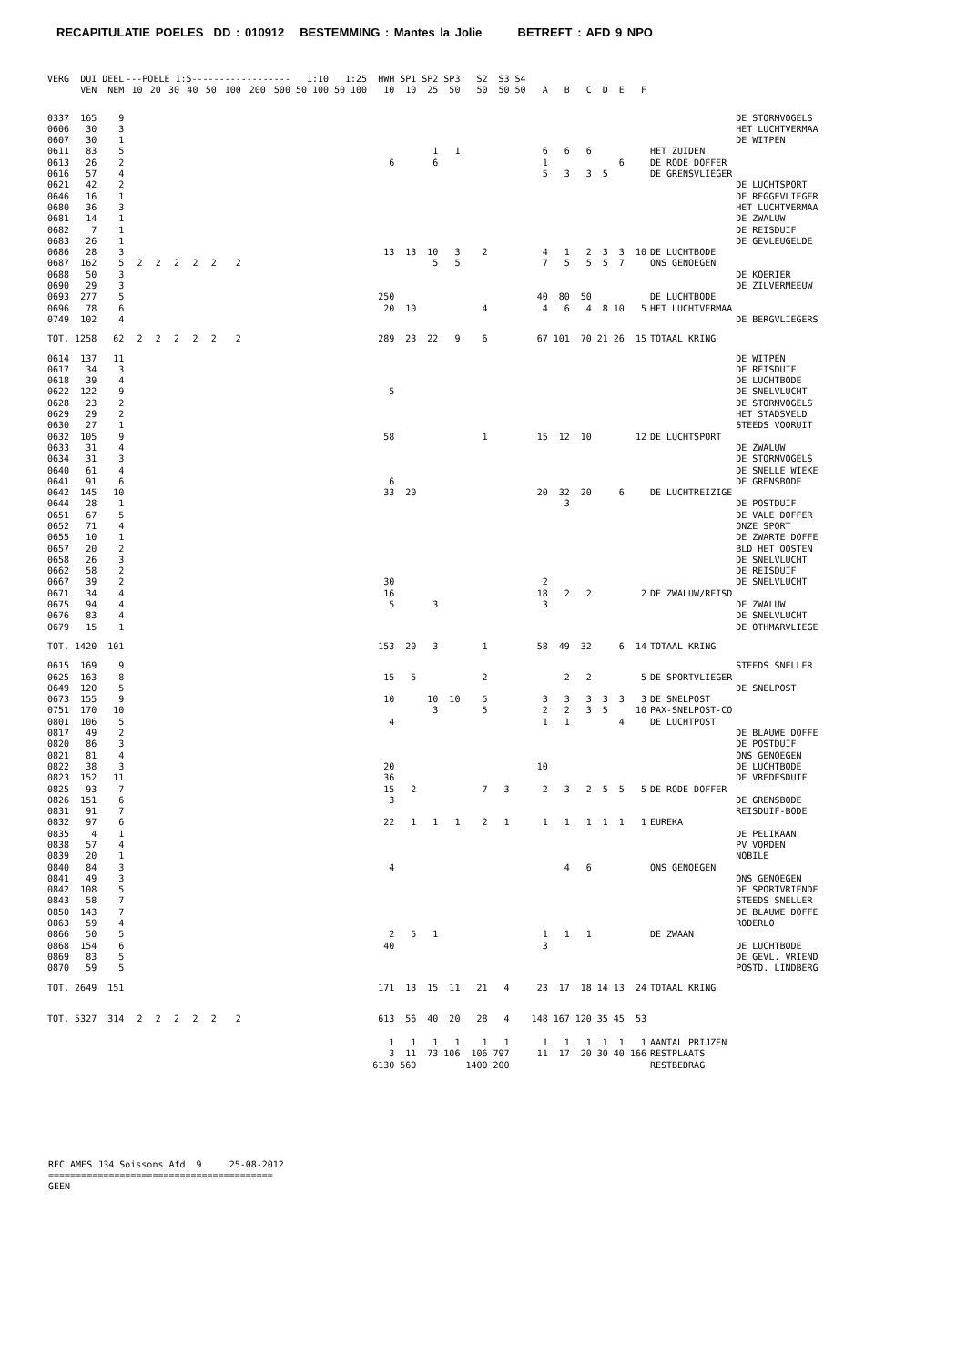RECAPITULATIE POELES DD : 010912 BESTEMMING : Mantes la Jolie BETREFT : AFD 9 NPO
| VERG | DUI | DEEL | ---POELE 1:5------------------ | | | | | | | | 1:10 | | 1:25 | | HWH | SP1 | SP2 | SP3 | S2 | S3 | S4 | | | | | | | | |
| --- | --- | --- | --- | --- | --- | --- | --- | --- | --- | --- | --- | --- | --- | --- | --- | --- | --- | --- | --- | --- | --- | --- | --- | --- | --- | --- | --- | --- | --- |
| | VEN | NEM | 10 | 20 | 30 | 40 | 50 | 100 | 200 | 500 | 50 | 100 | 50 | 100 | 10 | 10 | 25 | 50 | 50 | 50 | 50 | A | B | C | D | E | F | | |
| 0337 | 165 | 9 | | | | | | | | | | | | | | | | | | | | | | | | | | | DE STORMVOGELS |
| 0606 | 30 | 3 | | | | | | | | | | | | | | | | | | | | | | | | | | | HET LUCHTVERMAA |
| 0607 | 30 | 1 | | | | | | | | | | | | | | | | | | | | | | | | | | | DE WITPEN |
| 0611 | 83 | 5 | | | | | | | | | | | | | | | 1 | 1 | | | | 6 | 6 | 6 | | | | HET ZUIDEN | |
| 0613 | 26 | 2 | | | | | | | | | | | | | 6 | | 6 | | | | | 1 | | | | 6 | | DE RODE DOFFER | |
| 0616 | 57 | 4 | | | | | | | | | | | | | | | | | | | | 5 | 3 | 3 | 5 | | | DE GRENSVLIEGER | |
| 0621 | 42 | 2 | | | | | | | | | | | | | | | | | | | | | | | | | | | DE LUCHTSPORT |
| 0646 | 16 | 1 | | | | | | | | | | | | | | | | | | | | | | | | | | | DE REGGEVLIEGER |
| 0680 | 36 | 3 | | | | | | | | | | | | | | | | | | | | | | | | | | | HET LUCHTVERMAA |
| 0681 | 14 | 1 | | | | | | | | | | | | | | | | | | | | | | | | | | | DE ZWALUW |
| 0682 | 7 | 1 | | | | | | | | | | | | | | | | | | | | | | | | | | | DE REISDUIF |
| 0683 | 26 | 1 | | | | | | | | | | | | | | | | | | | | | | | | | | | DE GEVLEUGELDE |
| 0686 | 28 | 3 | | | | | | | | | | | | | 13 | 13 | 10 | 3 | 2 | | | 4 | 1 | 2 | 3 | 3 | 10 | DE LUCHTBODE | |
| 0687 | 162 | 5 | 2 | 2 | 2 | 2 | 2 | 2 | | | | | | | | | 5 | 5 | | | | 7 | 5 | 5 | 5 | 7 | | ONS GENOEGEN | |
| 0688 | 50 | 3 | | | | | | | | | | | | | | | | | | | | | | | | | | | DE KOERIER |
| 0690 | 29 | 3 | | | | | | | | | | | | | | | | | | | | | | | | | | | DE ZILVERMEEUW |
| 0693 | 277 | 5 | | | | | | | | | | | | | 250 | | | | | | | 40 | 80 | 50 | | | | DE LUCHTBODE | |
| 0696 | 78 | 6 | | | | | | | | | | | | | 20 | 10 | | | 4 | | | 4 | 6 | 4 | 8 | 10 | 5 | HET LUCHTVERMAA | |
| 0749 | 102 | 4 | | | | | | | | | | | | | | | | | | | | | | | | | | | DE BERGVLIEGERS |
| TOT. | 1258 | 62 | 2 | 2 | 2 | 2 | 2 | 2 | | | | | | | 289 | 23 | 22 | 9 | 6 | | | 67 | 101 | 70 | 21 | 26 | 15 | TOTAAL KRING | |
| 0614 | 137 | 11 | | | | | | | | | | | | | | | | | | | | | | | | | | | DE WITPEN |
| 0617 | 34 | 3 | | | | | | | | | | | | | | | | | | | | | | | | | | | DE REISDUIF |
| 0618 | 39 | 4 | | | | | | | | | | | | | | | | | | | | | | | | | | | DE LUCHTBODE |
| 0622 | 122 | 9 | | | | | | | | | | | | | 5 | | | | | | | | | | | | | | DE SNELVLUCHT |
| 0628 | 23 | 2 | | | | | | | | | | | | | | | | | | | | | | | | | | | DE STORMVOGELS |
| 0629 | 29 | 2 | | | | | | | | | | | | | | | | | | | | | | | | | | | HET STADSVELD |
| 0630 | 27 | 1 | | | | | | | | | | | | | | | | | | | | | | | | | | | STEEDS VOORUIT |
| 0632 | 105 | 9 | | | | | | | | | | | | | 58 | | | | 1 | | | 15 | 12 | 10 | | | 12 | DE LUCHTSPORT | |
| 0633 | 31 | 4 | | | | | | | | | | | | | | | | | | | | | | | | | | | DE ZWALUW |
| 0634 | 31 | 3 | | | | | | | | | | | | | | | | | | | | | | | | | | | DE STORMVOGELS |
| 0640 | 61 | 4 | | | | | | | | | | | | | | | | | | | | | | | | | | | DE SNELLE WIEKE |
| 0641 | 91 | 6 | | | | | | | | | | | | | 6 | | | | | | | | | | | | | | DE GRENSBODE |
| 0642 | 145 | 10 | | | | | | | | | | | | | 33 | 20 | | | | | | 20 | 32 | 20 | | 6 | | DE LUCHTREIZIGE | |
| 0644 | 28 | 1 | | | | | | | | | | | | | | | | | | | | | 3 | | | | | | DE POSTDUIF |
| 0651 | 67 | 5 | | | | | | | | | | | | | | | | | | | | | | | | | | | DE VALE DOFFER |
| 0652 | 71 | 4 | | | | | | | | | | | | | | | | | | | | | | | | | | | ONZE SPORT |
| 0655 | 10 | 1 | | | | | | | | | | | | | | | | | | | | | | | | | | | DE ZWARTE DOFFE |
| 0657 | 20 | 2 | | | | | | | | | | | | | | | | | | | | | | | | | | | BLD HET OOSTEN |
| 0658 | 26 | 3 | | | | | | | | | | | | | | | | | | | | | | | | | | | DE SNELVLUCHT |
| 0662 | 58 | 2 | | | | | | | | | | | | | | | | | | | | | | | | | | | DE REISDUIF |
| 0667 | 39 | 2 | | | | | | | | | | | | | 30 | | | | | | | 2 | | | | | | | DE SNELVLUCHT |
| 0671 | 34 | 4 | | | | | | | | | | | | | 16 | | | | | | | 18 | 2 | 2 | | | 2 | DE ZWALUW/REISD | |
| 0675 | 94 | 4 | | | | | | | | | | | | | 5 | | 3 | | | | | 3 | | | | | | | DE ZWALUW |
| 0676 | 83 | 4 | | | | | | | | | | | | | | | | | | | | | | | | | | | DE SNELVLUCHT |
| 0679 | 15 | 1 | | | | | | | | | | | | | | | | | | | | | | | | | | | DE OTHMARVLIEGE |
| TOT. | 1420 | 101 | | | | | | | | | | | | | 153 | 20 | 3 | | 1 | | | 58 | 49 | 32 | | 6 | 14 | TOTAAL KRING | |
| 0615 | 169 | 9 | | | | | | | | | | | | | | | | | | | | | | | | | | | STEEDS SNELLER |
| 0625 | 163 | 8 | | | | | | | | | | | | | 15 | 5 | | | 2 | | | | 2 | 2 | | | 5 | DE SPORTVLIEGER | |
| 0649 | 120 | 5 | | | | | | | | | | | | | | | | | | | | | | | | | | | DE SNELPOST |
| 0673 | 155 | 9 | | | | | | | | | | | | | 10 | | 10 | 10 | 5 | | | 3 | 3 | 3 | 3 | 3 | 3 | DE SNELPOST | |
| 0751 | 170 | 10 | | | | | | | | | | | | | | | 3 | | 5 | | | 2 | 2 | 3 | 5 | | 10 | PAX-SNELPOST-CO | |
| 0801 | 106 | 5 | | | | | | | | | | | | | 4 | | | | | | | 1 | 1 | | | 4 | | DE LUCHTPOST | |
| 0817 | 49 | 2 | | | | | | | | | | | | | | | | | | | | | | | | | | | DE BLAUWE DOFFE |
| 0820 | 86 | 3 | | | | | | | | | | | | | | | | | | | | | | | | | | | DE POSTDUIF |
| 0821 | 81 | 4 | | | | | | | | | | | | | | | | | | | | | | | | | | | ONS GENOEGEN |
| 0822 | 38 | 3 | | | | | | | | | | | | | 20 | | | | | | | 10 | | | | | | | DE LUCHTBODE |
| 0823 | 152 | 11 | | | | | | | | | | | | | 36 | | | | | | | | | | | | | | DE VREDESDUIF |
| 0825 | 93 | 7 | | | | | | | | | | | | | 15 | 2 | | | 7 | 3 | | 2 | 3 | 2 | 5 | 5 | 5 | DE RODE DOFFER | |
| 0826 | 151 | 6 | | | | | | | | | | | | | 3 | | | | | | | | | | | | | | DE GRENSBODE |
| 0831 | 91 | 7 | | | | | | | | | | | | | | | | | | | | | | | | | | | REISDUIF-BODE |
| 0832 | 97 | 6 | | | | | | | | | | | | | 22 | 1 | 1 | 1 | 2 | 1 | | 1 | 1 | 1 | 1 | 1 | 1 | EUREKA | |
| 0835 | 4 | 1 | | | | | | | | | | | | | | | | | | | | | | | | | | | DE PELIKAAN |
| 0838 | 57 | 4 | | | | | | | | | | | | | | | | | | | | | | | | | | | PV VORDEN |
| 0839 | 20 | 1 | | | | | | | | | | | | | | | | | | | | | | | | | | | NOBILE |
| 0840 | 84 | 3 | | | | | | | | | | | | | 4 | | | | | | | | 4 | 6 | | | | ONS GENOEGEN | |
| 0841 | 49 | 3 | | | | | | | | | | | | | | | | | | | | | | | | | | | ONS GENOEGEN |
| 0842 | 108 | 5 | | | | | | | | | | | | | | | | | | | | | | | | | | | DE SPORTVRIENDE |
| 0843 | 58 | 7 | | | | | | | | | | | | | | | | | | | | | | | | | | | STEEDS SNELLER |
| 0850 | 143 | 7 | | | | | | | | | | | | | | | | | | | | | | | | | | | DE BLAUWE DOFFE |
| 0863 | 59 | 4 | | | | | | | | | | | | | | | | | | | | | | | | | | | RODERLO |
| 0866 | 50 | 5 | | | | | | | | | | | | | 2 | 5 | 1 | | | | | 1 | 1 | 1 | | | | DE ZWAAN | |
| 0868 | 154 | 6 | | | | | | | | | | | | | 40 | | | | | | | 3 | | | | | | | DE LUCHTBODE |
| 0869 | 83 | 5 | | | | | | | | | | | | | | | | | | | | | | | | | | | DE GEVL. VRIEND |
| 0870 | 59 | 5 | | | | | | | | | | | | | | | | | | | | | | | | | | | POSTD. LINDBERG |
| TOT. | 2649 | 151 | | | | | | | | | | | | | 171 | 13 | 15 | 11 | 21 | 4 | | 23 | 17 | 18 | 14 | 13 | 24 | TOTAAL KRING | |
| TOT. | 5327 | 314 | 2 | 2 | 2 | 2 | 2 | 2 | | | | | | | 613 | 56 | 40 | 20 | 28 | 4 | | 148 | 167 | 120 | 35 | 45 | 53 | | |
| | | | | | | | | | | | | | | | 1 | 1 | 1 | 1 | 1 | 1 | | 1 | 1 | 1 | 1 | 1 | 1 | AANTAL PRIJZEN | |
| | | | | | | | | | | | | | | | 3 | 11 | 73 | 106 | 106 | 797 | | 11 | 17 | 20 | 30 | 40 | 166 | RESTPLAATS | |
| | | | | | | | | | | | | | | | 6130 | 560 | | | 1400 | 200 | | | | | | | | RESTBEDRAG | |
RECLAMES J34 Soissons Afd. 9 25-08-2012
=========================================
GEEN